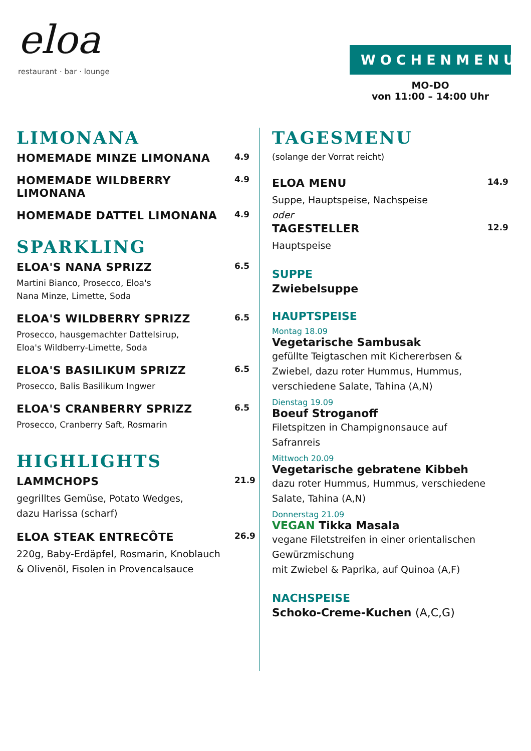eloa
restaurant · bar · lounge
WOCHENMENU
MO-DO
von 11:00 – 14:00 Uhr
LIMONANA
HOMEMADE MINZE LIMONANA 4.9
HOMEMADE WILDBERRY
LIMONANA 4.9
HOMEMADE DATTEL LIMONANA 4.9
SPARKLING
ELOA'S NANA SPRIZZ 6.5
Martini Bianco, Prosecco, Eloa's
Nana Minze, Limette, Soda
ELOA'S WILDBERRY SPRIZZ 6.5
Prosecco, hausgemachter Dattelsirup,
Eloa's Wildberry-Limette, Soda
ELOA'S BASILIKUM SPRIZZ 6.5
Prosecco, Balis Basilikum Ingwer
ELOA'S CRANBERRY SPRIZZ 6.5
Prosecco, Cranberry Saft, Rosmarin
HIGHLIGHTS
LAMMCHOPS 21.9
gegrilltes Gemüse, Potato Wedges,
dazu Harissa (scharf)
ELOA STEAK ENTRECÔTE 26.9
220g, Baby-Erdäpfel, Rosmarin, Knoblauch
& Olivenöl, Fisolen in Provencalsauce
TAGESMENU
(solange der Vorrat reicht)
ELOA MENU 14.9
Suppe, Hauptspeise, Nachspeise
oder
TAGESTELLER 12.9
Hauptspeise
SUPPE
Zwiebelsuppe
HAUPTSPEISE
Montag 18.09
Vegetarische Sambusak
gefüllte Teigtaschen mit Kichererbsen &
Zwiebel, dazu roter Hummus, Hummus,
verschiedene Salate, Tahina (A,N)
Dienstag 19.09
Boeuf Stroganoff
Filetspitzen in Champignonsauce auf
Safranreis
Mittwoch 20.09
Vegetarische gebratene Kibbeh
dazu roter Hummus, Hummus, verschiedene
Salate, Tahina (A,N)
Donnerstag 21.09
VEGAN Tikka Masala
vegane Filetstreifen in einer orientalischen
Gewürzmischung
mit Zwiebel & Paprika, auf Quinoa (A,F)
NACHSPEISE
Schoko-Creme-Kuchen (A,C,G)